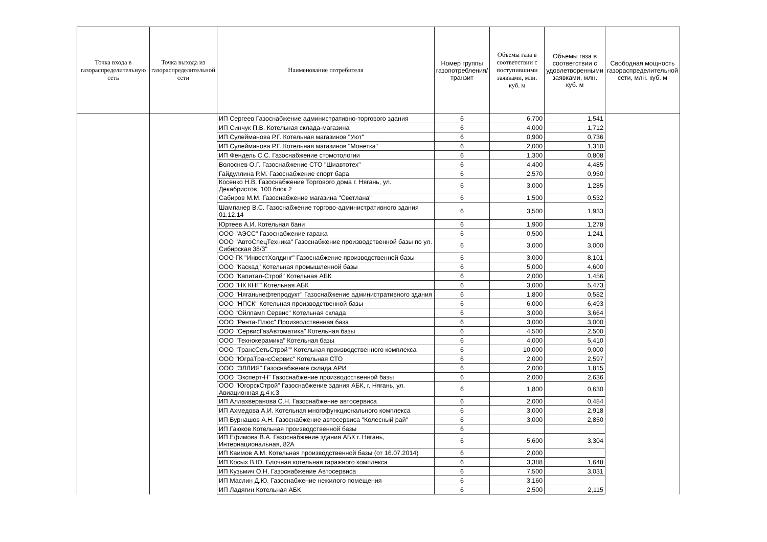| Точка входа в газораспределительную сеть | Точка выхода из газораспределительной сети | Наименование потребителя | Номер группы газопотребления/ транзит | Объемы газа в соответствии с поступившими заявками, млн. куб. м | Объемы газа в соответствии с удовлетворенными заявками, млн. куб. м | Свободная мощность газораспределительной сети, млн. куб. м |
| --- | --- | --- | --- | --- | --- | --- |
| | | ИП Сергеев Газоснабжение административно-торгового здания | 6 | 6,700 | 1,541 | |
| | | ИП Синчук П.В. Котельная склада-магазина | 6 | 4,000 | 1,712 | |
| | | ИП Сулейманова Р.Г. Котельная магазинов "Уют" | 6 | 0,900 | 0,736 | |
| | | ИП Сулейманова Р.Г. Котельная магазинов "Монетка" | 6 | 2,000 | 1,310 | |
| | | ИП Фендель С.С. Газоснабжение стомотологии | 6 | 1,300 | 0,808 | |
| | | Волоснев О.Г. Газоснабжение СТО "Шиавтотех" | 6 | 4,400 | 4,485 | |
| | | Гайдуллина Р.М. Газоснабжение спорт бара | 6 | 2,570 | 0,950 | |
| | | Косенко Н.В. Газоснабжение Торгового дома г. Нягань, ул. Декабристов, 100 блок 2 | 6 | 3,000 | 1,285 | |
| | | Сабиров М.М. Газоснабжение магазина "Светлана" | 6 | 1,500 | 0,532 | |
| | | Шампанер В.С. Газоснабжение торгово-административного здания 01.12.14 | 6 | 3,500 | 1,933 | |
| | | Юртеев А.И. Котельная бани | 6 | 1,900 | 1,278 | |
| | | ООО "АЭСС" Газоснабжение гаража | 6 | 0,500 | 1,241 | |
| | | ООО "АвтоСпецТехника" Газоснабжение производственной базы по ул. Сибирская 38/3" | 6 | 3,000 | 3,000 | |
| | | ООО ГК "ИнвестХолдинг" Газоснабжение производственной базы | 6 | 3,000 | 8,101 | |
| | | ООО "Каскад" Котельная промышленной базы | 6 | 5,000 | 4,600 | |
| | | ООО "Капитал-Строй" Котельная АБК | 6 | 2,000 | 1,456 | |
| | | ООО "НК КНГ" Котельная АБК | 6 | 3,000 | 5,473 | |
| | | ООО "Няганьнефтепродукт" Газоснабжение административного здания | 6 | 1,800 | 0,582 | |
| | | ООО "НПСК" Котельная производственной базы | 6 | 6,000 | 6,493 | |
| | | ООО "Ойлпамп Сервис" Котельная склада | 6 | 3,000 | 3,664 | |
| | | ООО "Рента-Плюс" Производственная база | 6 | 3,000 | 3,000 | |
| | | ООО "СервисГазАвтоматика" Котельная базы | 6 | 4,500 | 2,500 | |
| | | ООО "Технокерамика" Котельная базы | 6 | 4,000 | 5,410 | |
| | | ООО "ТрансСетьСтрой"" Котельная производственного комплекса | 6 | 10,000 | 9,000 | |
| | | ООО "ЮграТрансСервис" Котельная СТО | 6 | 2,000 | 2,597 | |
| | | ООО "ЭЛЛИЯ" Газоснабжение склада АРИ | 6 | 2,000 | 1,815 | |
| | | ООО "Эксперт-Н" Газоснабжение производсственной базы | 6 | 2,000 | 2,636 | |
| | | ООО "ЮгорскСтрой" Газоснабжение здания АБК, г. Нягань, ул. Авиационная д.4 к.3 | 6 | 1,800 | 0,630 | |
| | | ИП Аллахверанова С.Н. Газоснабжение автосервиса | 6 | 2,000 | 0,484 | |
| | | ИП Ахмедова А.И. Котельная многофункционального комплекса | 6 | 3,000 | 2,918 | |
| | | ИП Бурнашов А.Н. Газоснабжение автосервиса "Колесный рай" | 6 | 3,000 | 2,850 | |
| | | ИП Гаюков Котельная производственной базы | 6 | | | |
| | | ИП Ефимова В.А. Газоснабжение здания АБК г. Нягань, Интернациональная, 82А | 6 | 5,600 | 3,304 | |
| | | ИП Каимов А.М. Котельная производственной базы (от 16.07.2014) | 6 | 2,000 | | |
| | | ИП Косых В.Ю. Блочная котельная гаражного комплекса | 6 | 3,388 | 1,648 | |
| | | ИП Кузьмич О.Н. Газоснабжение Автосервиса | 6 | 7,500 | 3,031 | |
| | | ИП Маслин Д.Ю. Газоснабжение нежилого помещения | 6 | 3,160 | | |
| | | ИП Ладягин Котельная АБК | 6 | 2,500 | 2,115 | |